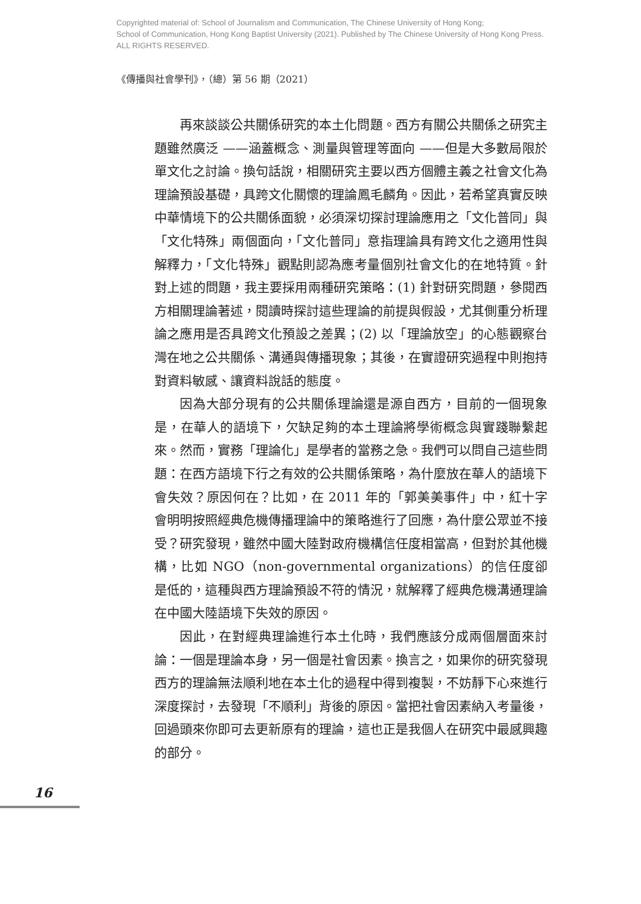Copyrighted material of: School of Journalism and Communication, The Chinese University of Hong Kong;
School of Communication, Hong Kong Baptist University (2021). Published by The Chinese University of Hong Kong Press.
ALL RIGHTS RESERVED.
《傳播與社會學刊》，（總）第 56 期（2021）
再來談談公共關係研究的本土化問題。西方有關公共關係之研究主題雖然廣泛 ——涵蓋概念、測量與管理等面向 ——但是大多數局限於單文化之討論。換句話說，相關研究主要以西方個體主義之社會文化為理論預設基礎，具跨文化關懷的理論鳳毛麟角。因此，若希望真實反映中華情境下的公共關係面貌，必須深切探討理論應用之「文化普同」與「文化特殊」兩個面向，「文化普同」意指理論具有跨文化之適用性與解釋力，「文化特殊」觀點則認為應考量個別社會文化的在地特質。針對上述的問題，我主要採用兩種研究策略：(1) 針對研究問題，參閱西方相關理論著述，閱讀時探討這些理論的前提與假設，尤其側重分析理論之應用是否具跨文化預設之差異；(2) 以「理論放空」的心態觀察台灣在地之公共關係、溝通與傳播現象；其後，在實證研究過程中則抱持對資料敏感、讓資料說話的態度。
因為大部分現有的公共關係理論還是源自西方，目前的一個現象是，在華人的語境下，欠缺足夠的本土理論將學術概念與實踐聯繫起來。然而，實務「理論化」是學者的當務之急。我們可以問自己這些問題：在西方語境下行之有效的公共關係策略，為什麼放在華人的語境下會失效？原因何在？比如，在 2011 年的「郭美美事件」中，紅十字會明明按照經典危機傳播理論中的策略進行了回應，為什麼公眾並不接受？研究發現，雖然中國大陸對政府機構信任度相當高，但對於其他機構，比如 NGO（non-governmental organizations）的信任度卻是低的，這種與西方理論預設不符的情況，就解釋了經典危機溝通理論在中國大陸語境下失效的原因。
因此，在對經典理論進行本土化時，我們應該分成兩個層面來討論：一個是理論本身，另一個是社會因素。換言之，如果你的研究發現西方的理論無法順利地在本土化的過程中得到複製，不妨靜下心來進行深度探討，去發現「不順利」背後的原因。當把社會因素納入考量後，回過頭來你即可去更新原有的理論，這也正是我個人在研究中最感興趣的部分。
16